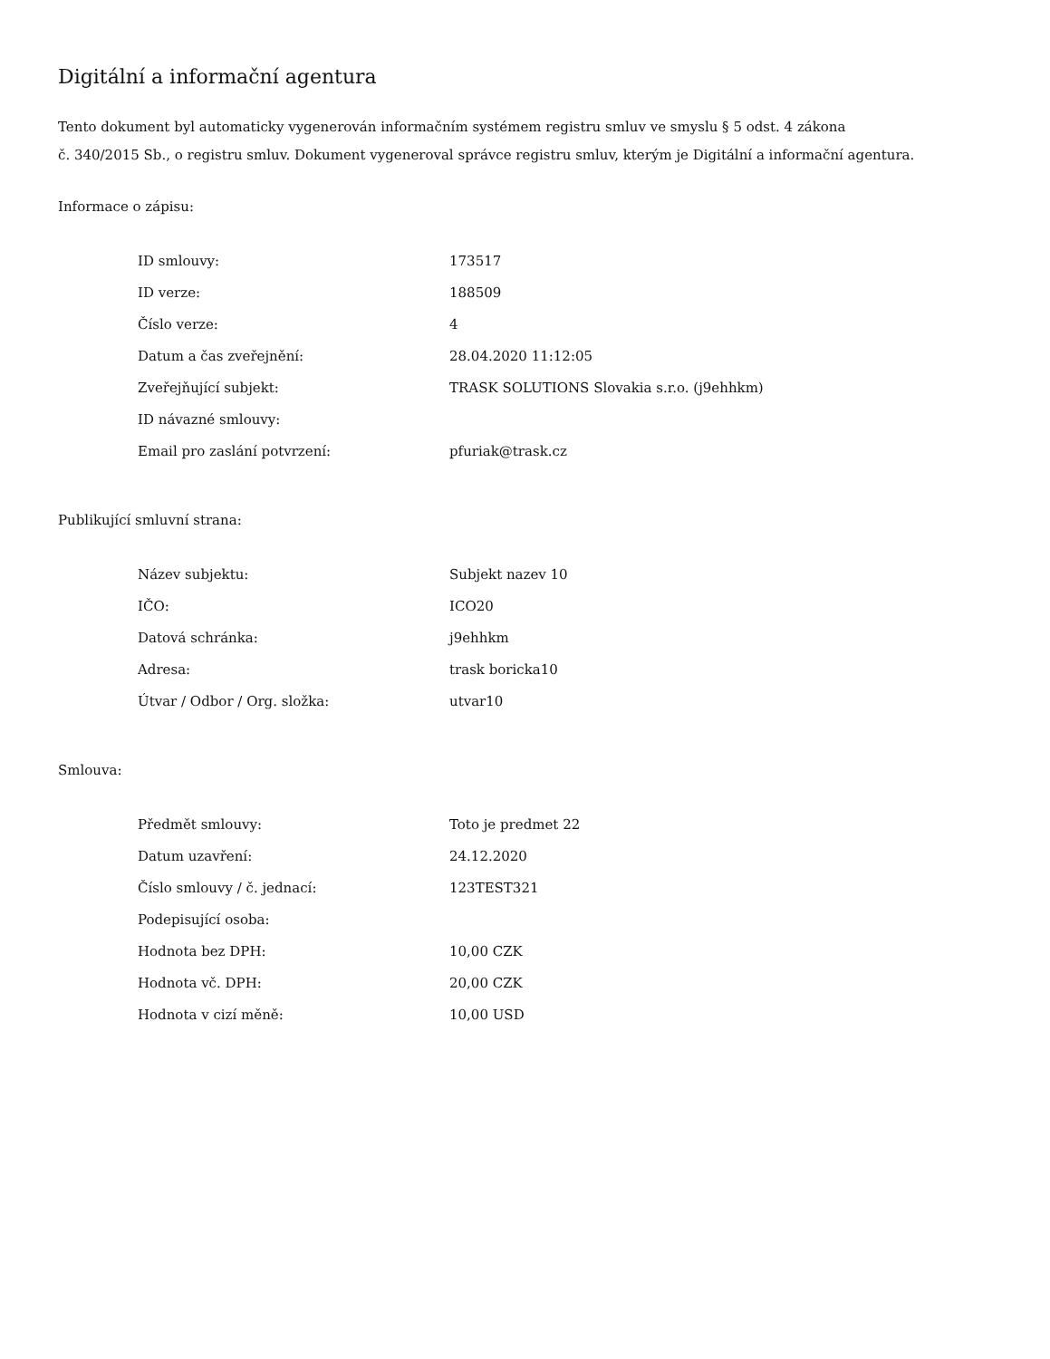Digitální a informační agentura
Tento dokument byl automaticky vygenerován informačním systémem registru smluv ve smyslu § 5 odst. 4 zákona
č. 340/2015 Sb., o registru smluv. Dokument vygeneroval správce registru smluv, kterým je Digitální a informační agentura.
Informace o zápisu:
| ID smlouvy: | 173517 |
| ID verze: | 188509 |
| Číslo verze: | 4 |
| Datum a čas zveřejnění: | 28.04.2020 11:12:05 |
| Zveřejňující subjekt: | TRASK SOLUTIONS Slovakia s.r.o. (j9ehhkm) |
| ID návazné smlouvy: | |
| Email pro zaslání potvrzení: | pfuriak@trask.cz |
Publikující smluvní strana:
| Název subjektu: | Subjekt nazev 10 |
| IČO: | ICO20 |
| Datová schránka: | j9ehhkm |
| Adresa: | trask boricka10 |
| Útvar / Odbor / Org. složka: | utvar10 |
Smlouva:
| Předmět smlouvy: | Toto je predmet 22 |
| Datum uzavření: | 24.12.2020 |
| Číslo smlouvy / č. jednací: | 123TEST321 |
| Podepisující osoba: | |
| Hodnota bez DPH: | 10,00 CZK |
| Hodnota vč. DPH: | 20,00 CZK |
| Hodnota v cizí měně: | 10,00 USD |